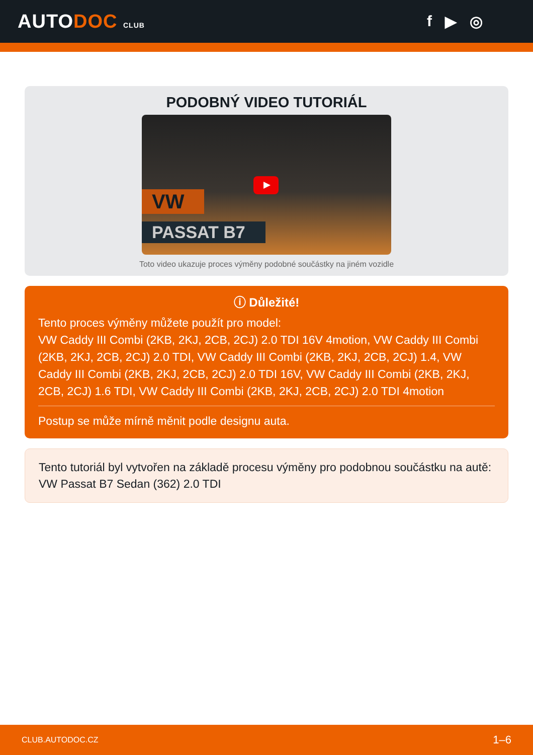AUTODOC CLUB
f ▶ ◎
PODOBNÝ VIDEO TUTORIÁL
VW
PASSAT B7
Toto video ukazuje proces výměny podobné součástky na jiném vozidle
ⓘ Důležité!
Tento proces výměny můžete použít pro model:
VW Caddy III Combi (2KB, 2KJ, 2CB, 2CJ) 2.0 TDI 16V 4motion, VW Caddy III Combi (2KB, 2KJ, 2CB, 2CJ) 2.0 TDI, VW Caddy III Combi (2KB, 2KJ, 2CB, 2CJ) 1.4, VW Caddy III Combi (2KB, 2KJ, 2CB, 2CJ) 2.0 TDI 16V, VW Caddy III Combi (2KB, 2KJ, 2CB, 2CJ) 1.6 TDI, VW Caddy III Combi (2KB, 2KJ, 2CB, 2CJ) 2.0 TDI 4motion
Postup se může mírně měnit podle designu auta.
Tento tutoriál byl vytvořen na základě procesu výměny pro podobnou součástku na autě: VW Passat B7 Sedan (362) 2.0 TDI
CLUB.AUTODOC.CZ 1–6